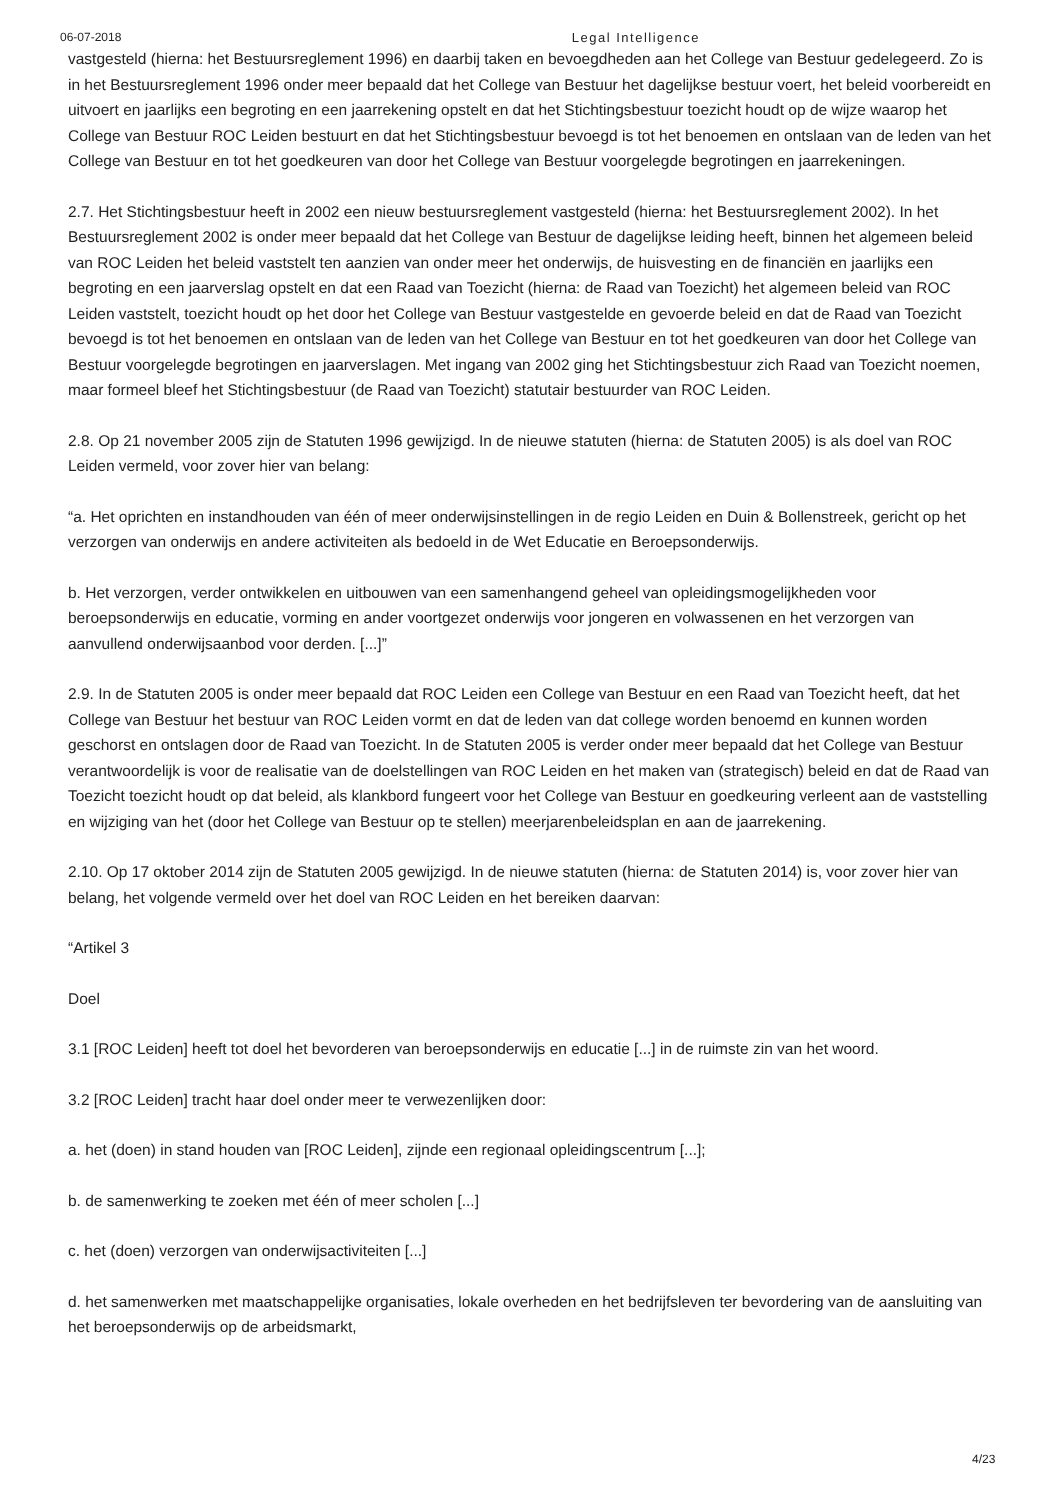06-07-2018 Legal Intelligence
vastgesteld (hierna: het Bestuursreglement 1996) en daarbij taken en bevoegdheden aan het College van Bestuur gedelegeerd. Zo is in het Bestuursreglement 1996 onder meer bepaald dat het College van Bestuur het dagelijkse bestuur voert, het beleid voorbereidt en uitvoert en jaarlijks een begroting en een jaarrekening opstelt en dat het Stichtingsbestuur toezicht houdt op de wijze waarop het College van Bestuur ROC Leiden bestuurt en dat het Stichtingsbestuur bevoegd is tot het benoemen en ontslaan van de leden van het College van Bestuur en tot het goedkeuren van door het College van Bestuur voorgelegde begrotingen en jaarrekeningen.
2.7. Het Stichtingsbestuur heeft in 2002 een nieuw bestuursreglement vastgesteld (hierna: het Bestuursreglement 2002). In het Bestuursreglement 2002 is onder meer bepaald dat het College van Bestuur de dagelijkse leiding heeft, binnen het algemeen beleid van ROC Leiden het beleid vaststelt ten aanzien van onder meer het onderwijs, de huisvesting en de financiën en jaarlijks een begroting en een jaarverslag opstelt en dat een Raad van Toezicht (hierna: de Raad van Toezicht) het algemeen beleid van ROC Leiden vaststelt, toezicht houdt op het door het College van Bestuur vastgestelde en gevoerde beleid en dat de Raad van Toezicht bevoegd is tot het benoemen en ontslaan van de leden van het College van Bestuur en tot het goedkeuren van door het College van Bestuur voorgelegde begrotingen en jaarverslagen. Met ingang van 2002 ging het Stichtingsbestuur zich Raad van Toezicht noemen, maar formeel bleef het Stichtingsbestuur (de Raad van Toezicht) statutair bestuurder van ROC Leiden.
2.8. Op 21 november 2005 zijn de Statuten 1996 gewijzigd. In de nieuwe statuten (hierna: de Statuten 2005) is als doel van ROC Leiden vermeld, voor zover hier van belang:
“a. Het oprichten en instandhouden van één of meer onderwijsinstellingen in de regio Leiden en Duin & Bollenstreek, gericht op het verzorgen van onderwijs en andere activiteiten als bedoeld in de Wet Educatie en Beroepsonderwijs.
b. Het verzorgen, verder ontwikkelen en uitbouwen van een samenhangend geheel van opleidingsmogelijkheden voor beroepsonderwijs en educatie, vorming en ander voortgezet onderwijs voor jongeren en volwassenen en het verzorgen van aanvullend onderwijsaanbod voor derden. [...]”
2.9. In de Statuten 2005 is onder meer bepaald dat ROC Leiden een College van Bestuur en een Raad van Toezicht heeft, dat het College van Bestuur het bestuur van ROC Leiden vormt en dat de leden van dat college worden benoemd en kunnen worden geschorst en ontslagen door de Raad van Toezicht. In de Statuten 2005 is verder onder meer bepaald dat het College van Bestuur verantwoordelijk is voor de realisatie van de doelstellingen van ROC Leiden en het maken van (strategisch) beleid en dat de Raad van Toezicht toezicht houdt op dat beleid, als klankbord fungeert voor het College van Bestuur en goedkeuring verleent aan de vaststelling en wijziging van het (door het College van Bestuur op te stellen) meerjarenbeleidsplan en aan de jaarrekening.
2.10. Op 17 oktober 2014 zijn de Statuten 2005 gewijzigd. In de nieuwe statuten (hierna: de Statuten 2014) is, voor zover hier van belang, het volgende vermeld over het doel van ROC Leiden en het bereiken daarvan:
“Artikel 3
Doel
3.1 [ROC Leiden] heeft tot doel het bevorderen van beroepsonderwijs en educatie [...] in de ruimste zin van het woord.
3.2 [ROC Leiden] tracht haar doel onder meer te verwezenlijken door:
a. het (doen) in stand houden van [ROC Leiden], zijnde een regionaal opleidingscentrum [...];
b. de samenwerking te zoeken met één of meer scholen [...]
c. het (doen) verzorgen van onderwijsactiviteiten [...]
d. het samenwerken met maatschappelijke organisaties, lokale overheden en het bedrijfsleven ter bevordering van de aansluiting van het beroepsonderwijs op de arbeidsmarkt,
4/23